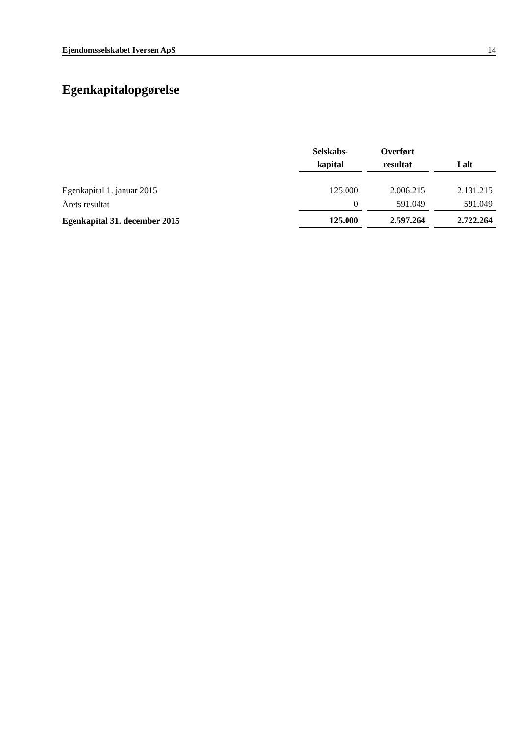Ejendomsselskabet Iversen ApS 14
Egenkapitalopgørelse
| | Selskabs- kapital | | Overført resultat | | I alt |
| --- | --- | --- | --- | --- | --- |
| Egenkapital 1. januar 2015 | 125.000 | | 2.006.215 | | 2.131.215 |
| Årets resultat | 0 | | 591.049 | | 591.049 |
| Egenkapital 31. december 2015 | 125.000 | | 2.597.264 | | 2.722.264 |